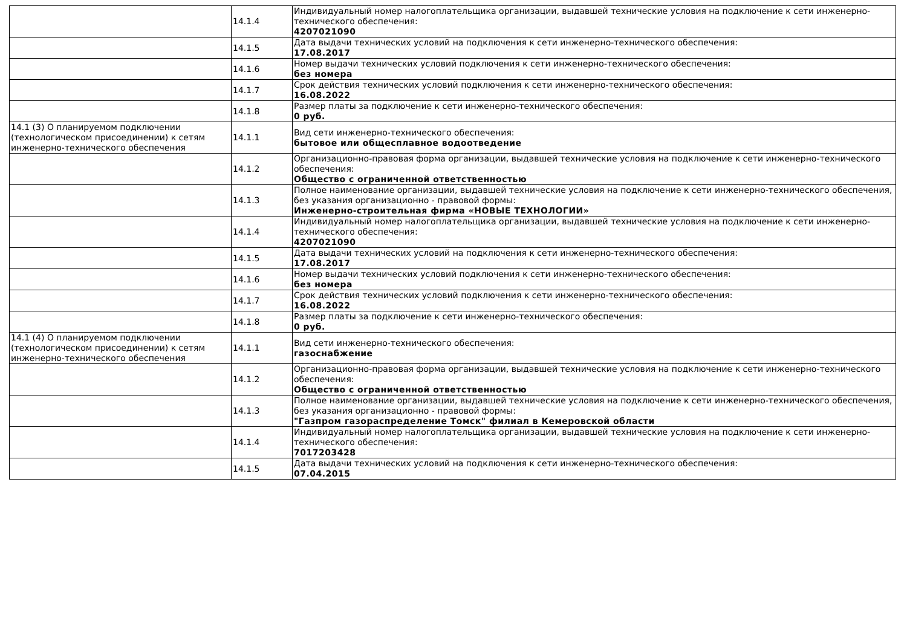| | 14.1.4 | Индивидуальный номер налогоплательщика организации, выдавшей технические условия на подключение к сети инженерно-технического обеспечения: 4207021090 |
| | 14.1.5 | Дата выдачи технических условий на подключения к сети инженерно-технического обеспечения: 17.08.2017 |
| | 14.1.6 | Номер выдачи технических условий подключения к сети инженерно-технического обеспечения: без номера |
| | 14.1.7 | Срок действия технических условий подключения к сети инженерно-технического обеспечения: 16.08.2022 |
| | 14.1.8 | Размер платы за подключение к сети инженерно-технического обеспечения: 0 руб. |
| 14.1 (3) О планируемом подключении (технологическом присоединении) к сетям инженерно-технического обеспечения | 14.1.1 | Вид сети инженерно-технического обеспечения: бытовое или общесплавное водоотведение |
| | 14.1.2 | Организационно-правовая форма организации, выдавшей технические условия на подключение к сети инженерно-технического обеспечения: Общество с ограниченной ответственностью |
| | 14.1.3 | Полное наименование организации, выдавшей технические условия на подключение к сети инженерно-технического обеспечения, без указания организационно - правовой формы: Инженерно-строительная фирма «НОВЫЕ ТЕХНОЛОГИИ» |
| | 14.1.4 | Индивидуальный номер налогоплательщика организации, выдавшей технические условия на подключение к сети инженерно-технического обеспечения: 4207021090 |
| | 14.1.5 | Дата выдачи технических условий на подключения к сети инженерно-технического обеспечения: 17.08.2017 |
| | 14.1.6 | Номер выдачи технических условий подключения к сети инженерно-технического обеспечения: без номера |
| | 14.1.7 | Срок действия технических условий подключения к сети инженерно-технического обеспечения: 16.08.2022 |
| | 14.1.8 | Размер платы за подключение к сети инженерно-технического обеспечения: 0 руб. |
| 14.1 (4) О планируемом подключении (технологическом присоединении) к сетям инженерно-технического обеспечения | 14.1.1 | Вид сети инженерно-технического обеспечения: газоснабжение |
| | 14.1.2 | Организационно-правовая форма организации, выдавшей технические условия на подключение к сети инженерно-технического обеспечения: Общество с ограниченной ответственностью |
| | 14.1.3 | Полное наименование организации, выдавшей технические условия на подключение к сети инженерно-технического обеспечения, без указания организационно - правовой формы: "Газпром газораспределение Томск" филиал в Кемеровской области |
| | 14.1.4 | Индивидуальный номер налогоплательщика организации, выдавшей технические условия на подключение к сети инженерно-технического обеспечения: 7017203428 |
| | 14.1.5 | Дата выдачи технических условий на подключения к сети инженерно-технического обеспечения: 07.04.2015 |